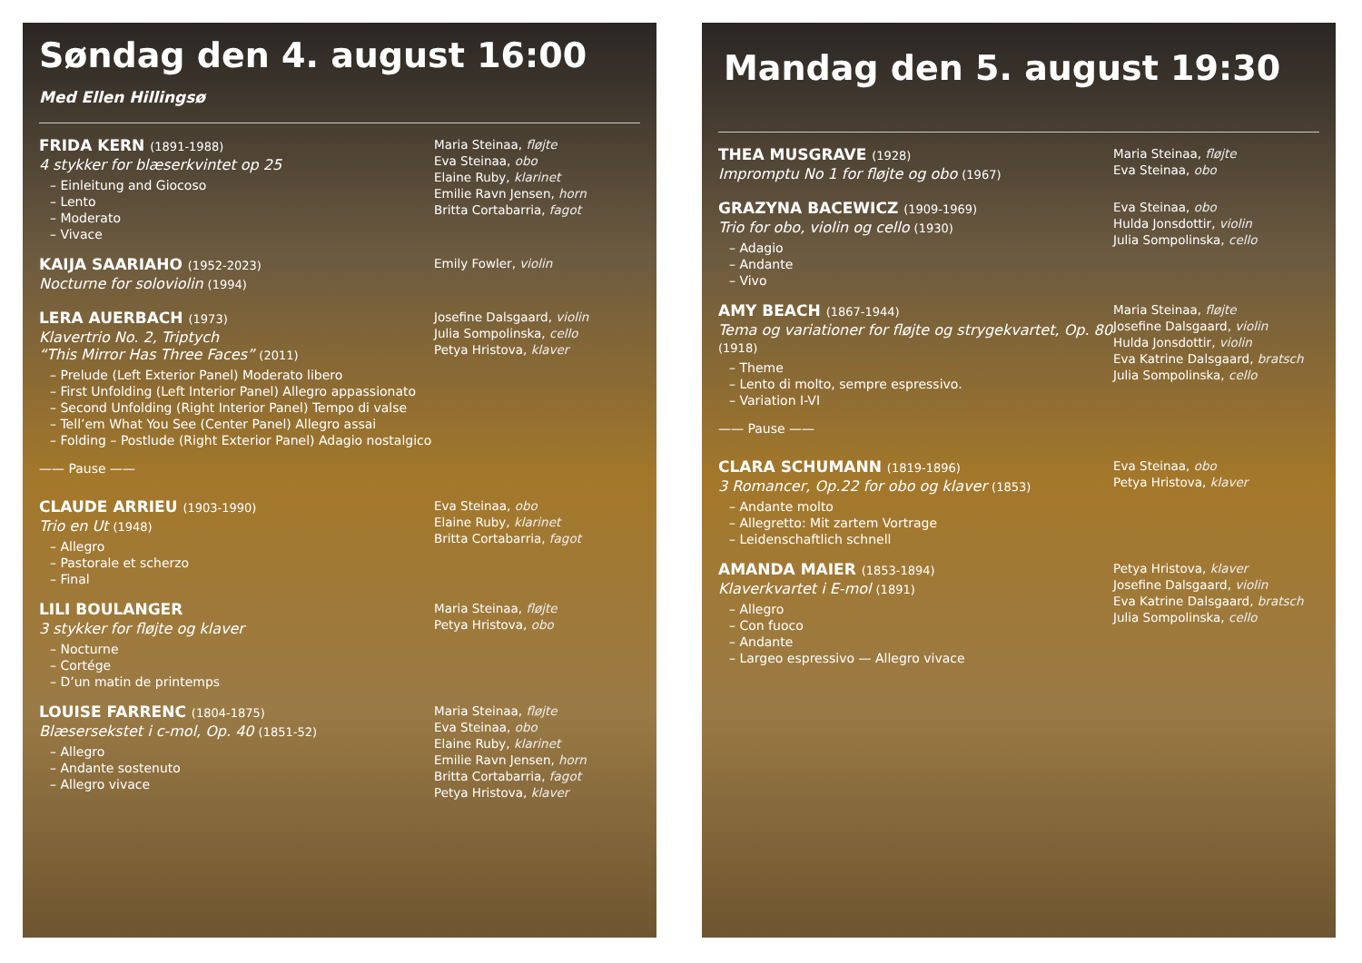Søndag den 4. august 16:00
Med Ellen Hillingsø
FRIDA KERN (1891-1988)
4 stykker for blæserkvintet op 25
– Einleitung and Giocoso
– Lento
– Moderato
– Vivace
Maria Steinaa, fløjte
Eva Steinaa, obo
Elaine Ruby, klarinet
Emilie Ravn Jensen, horn
Britta Cortabarria, fagot
KAIJA SAARIAHO (1952-2023)
Nocturne for soloviolin (1994)
Emily Fowler, violin
LERA AUERBACH (1973)
Klavertrio No. 2, Triptych
“This Mirror Has Three Faces” (2011)
– Prelude (Left Exterior Panel) Moderato libero
– First Unfolding (Left Interior Panel) Allegro appassionato
– Second Unfolding (Right Interior Panel) Tempo di valse
– Tell’em What You See (Center Panel) Allegro assai
– Folding – Postlude (Right Exterior Panel) Adagio nostalgico
Josefine Dalsgaard, violin
Julia Sompolinska, cello
Petya Hristova, klaver
—— Pause ——
CLAUDE ARRIEU (1903-1990)
Trio en Ut (1948)
– Allegro
– Pastorale et scherzo
– Final
Eva Steinaa, obo
Elaine Ruby, klarinet
Britta Cortabarria, fagot
LILI BOULANGER
3 stykker for fløjte og klaver
– Nocturne
– Cortége
– D’un matin de printemps
Maria Steinaa, fløjte
Petya Hristova, obo
LOUISE FARRENC (1804-1875)
Blæsersekstet i c-mol, Op. 40 (1851-52)
– Allegro
– Andante sostenuto
– Allegro vivace
Maria Steinaa, fløjte
Eva Steinaa, obo
Elaine Ruby, klarinet
Emilie Ravn Jensen, horn
Britta Cortabarria, fagot
Petya Hristova, klaver
Mandag den 5. august 19:30
THEA MUSGRAVE (1928)
Impromptu No 1 for fløjte og obo (1967)
Maria Steinaa, fløjte
Eva Steinaa, obo
GRAZYNA BACEWICZ (1909-1969)
Trio for obo, violin og cello (1930)
– Adagio
– Andante
– Vivo
Eva Steinaa, obo
Hulda Jonsdottir, violin
Julia Sompolinska, cello
AMY BEACH (1867-1944)
Tema og variationer for fløjte og strygekvartet, Op. 80 (1918)
– Theme
– Lento di molto, sempre espressivo.
– Variation I-VI
Maria Steinaa, fløjte
Josefine Dalsgaard, violin
Hulda Jonsdottir, violin
Eva Katrine Dalsgaard, bratsch
Julia Sompolinska, cello
—— Pause ——
CLARA SCHUMANN (1819-1896)
3 Romancer, Op.22 for obo og klaver (1853)
– Andante molto
– Allegretto: Mit zartem Vortrage
– Leidenschaftlich schnell
Eva Steinaa, obo
Petya Hristova, klaver
AMANDA MAIER (1853-1894)
Klaverkvartet i E-mol (1891)
– Allegro
– Con fuoco
– Andante
– Largeo espressivo — Allegro vivace
Petya Hristova, klaver
Josefine Dalsgaard, violin
Eva Katrine Dalsgaard, bratsch
Julia Sompolinska, cello